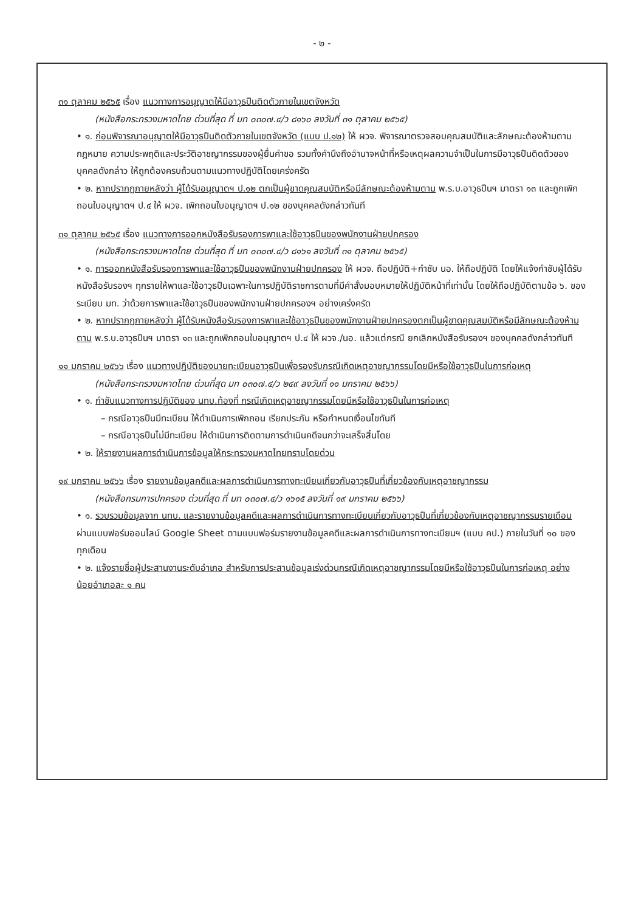- ๒ -
๓๑ ตุลาคม ๒๕๖๕ เรื่อง แนวทางการอนุญาตให้มีอาวุธปืนติดตัวภายในเขตจังหวัด
(หนังสือกระทรวงมหาดไทย ด่วนที่สุด ที่ มท ๐๓๐๗.๔/ว ๘๑๖๐ ลงวันที่ ๓๑ ตุลาคม ๒๕๖๕)
• ๑. ก่อนพิจารณาอนุญาตให้มีอาวุธปืนติดตัวภายในเขตจังหวัด (แบบ ป.๑๒) ให้ ผวจ. พิจารณาตรวจสอบคุณสมบัติและลักษณะต้องห้ามตามกฎหมาย ความประพฤติและประวัติอาชญากรรมของผู้ยื่นคำขอ รวมทั้งคำนึงถึงอำนาจหน้าที่หรือเหตุผลความจำเป็นในการมีอาวุธปืนติดตัวของบุคคลดังกล่าว ให้ถูกต้องครบถ้วนตามแนวทางปฏิบัติโดยเคร่งครัด
• ๒. หากปรากฏภายหลังว่า ผู้ได้รับอนุญาตฯ ป.๑๒ ตกเป็นผู้ขาดคุณสมบัติหรือมีลักษณะต้องห้ามตาม พ.ร.บ.อาวุธปืนฯ มาตรา ๑๓ และถูกเพิกถอนใบอนุญาตฯ ป.๔ ให้ ผวจ. เพิกถอนใบอนุญาตฯ ป.๑๒ ของบุคคลดังกล่าวทันที
๓๑ ตุลาคม ๒๕๖๕ เรื่อง แนวทางการออกหนังสือรับรองการพาและใช้อาวุธปืนของพนักงานฝ่ายปกครอง
(หนังสือกระทรวงมหาดไทย ด่วนที่สุด ที่ มท ๐๓๐๗.๔/ว ๘๑๖๑ ลงวันที่ ๓๑ ตุลาคม ๒๕๖๕)
• ๑. การออกหนังสือรับรองการพาและใช้อาวุธปืนของพนักงานฝ่ายปกครอง ให้ ผวจ. ถือปฏิบัติ+กำชับ นอ. ให้ถือปฏิบัติ โดยให้แจ้งกำชับผู้ได้รับหนังสือรับรองฯ ทุกรายให้พาและใช้อาวุธปืนเฉพาะในการปฏิบัติราชการตามที่มีคำสั่งมอบหมายให้ปฏิบัติหน้าที่เท่านั้น โดยให้ถือปฏิบัติตามข้อ ๖. ของระเบียบ มท. ว่าด้วยการพาและใช้อาวุธปืนของพนักงานฝ่ายปกครองฯ อย่างเคร่งครัด
• ๒. หากปรากฏภายหลังว่า ผู้ได้รับหนังสือรับรองการพาและใช้อาวุธปืนของพนักงานฝ่ายปกครองตกเป็นผู้ขาดคุณสมบัติหรือมีลักษณะต้องห้ามตาม พ.ร.บ.อาวุธปืนฯ มาตรา ๑๓ และถูกเพิกถอนใบอนุญาตฯ ป.๔ ให้ ผวจ./นอ. แล้วแต่กรณี ยกเลิกหนังสือรับรองฯ ของบุคคลดังกล่าวทันที
๑๑ มกราคม ๒๕๖๖ เรื่อง แนวทางปฏิบัติของนายทะเบียนอาวุธปืนเพื่อรองรับกรณีเกิดเหตุอาชญากรรมโดยมีหรือใช้อาวุธปืนในการก่อเหตุ
(หนังสือกระทรวงมหาดไทย ด่วนที่สุด มท ๐๓๐๗.๔/ว ๒๔๙ ลงวันที่ ๑๑ มกราคม ๒๕๖๖)
• ๑. กำชับแนวทางการปฏิบัติของ นทบ.ท้องที่ กรณีเกิดเหตุอาชญากรรมโดยมีหรือใช้อาวุธปืนในการก่อเหตุ
– กรณีอาวุธปืนมีทะเบียน ให้ดำเนินการเพิกถอน เรียกประกัน หรือกำหนดเงื่อนไขทันที
– กรณีอาวุธปืนไม่มีทะเบียน ให้ดำเนินการติดตามการดำเนินคดีจนกว่าจะเสร็จสิ้นโดย
• ๒. ให้รายงานผลการดำเนินการข้อมูลให้กระทรวงมหาดไทยทราบโดยด่วน
๑๙ มกราคม ๒๕๖๖ เรื่อง รายงานข้อมูลคดีและผลการดำเนินการทางทะเบียนเกี่ยวกับอาวุธปืนที่เกี่ยวข้องกับเหตุอาชญากรรม
(หนังสือกรมการปกครอง ด่วนที่สุด ที่ มท ๐๓๐๗.๔/ว ๑๖๑๕ ลงวันที่ ๑๙ มกราคม ๒๕๖๖)
• ๑. รวบรวมข้อมูลจาก นทบ. และรายงานข้อมูลคดีและผลการดำเนินการทางทะเบียนเกี่ยวกับอาวุธปืนที่เกี่ยวข้องกับเหตุอาชญากรรมรายเดือน ผ่านแบบฟอร์มออนไลน์ Google Sheet ตามแบบฟอร์มรายงานข้อมูลคดีและผลการดำเนินการทางทะเบียนฯ (แบบ คป.) ภายในวันที่ ๑๐ ของทุกเดือน
• ๒. แจ้งรายชื่อผู้ประสานงานระดับอำเภอ สำหรับการประสานข้อมูลเร่งด่วนกรณีเกิดเหตุอาชญากรรมโดยมีหรือใช้อาวุธปืนในการก่อเหตุ อย่างน้อยอำเภอละ ๑ คน